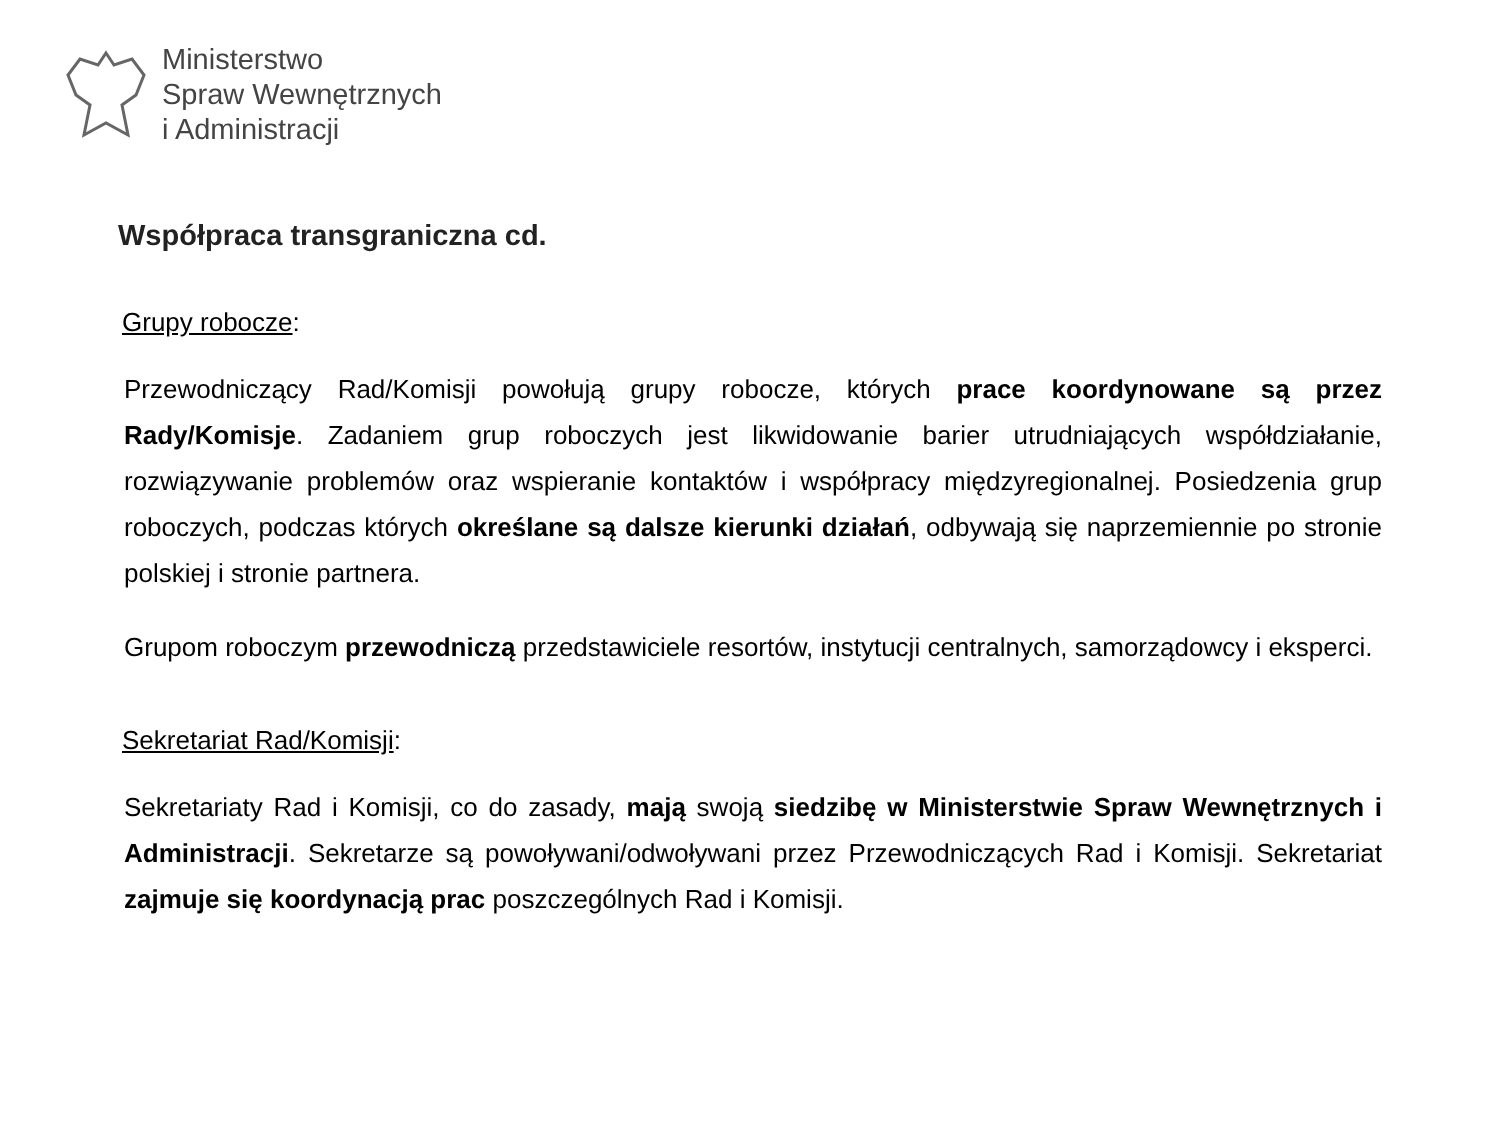Ministerstwo
Spraw Wewnętrznych
i Administracji
Współpraca transgraniczna cd.
Grupy robocze:
Przewodniczący Rad/Komisji powołują grupy robocze, których prace koordynowane są przez Rady/Komisje. Zadaniem grup roboczych jest likwidowanie barier utrudniających współdziałanie, rozwiązywanie problemów oraz wspieranie kontaktów i współpracy międzyregionalnej. Posiedzenia grup roboczych, podczas których określane są dalsze kierunki działań, odbywają się naprzemiennie po stronie polskiej i stronie partnera.
Grupom roboczym przewodniczą przedstawiciele resortów, instytucji centralnych, samorządowcy i eksperci.
Sekretariat Rad/Komisji:
Sekretariaty Rad i Komisji, co do zasady, mają swoją siedzibę w Ministerstwie Spraw Wewnętrznych i Administracji. Sekretarze są powoływani/odwoływani przez Przewodniczących Rad i Komisji. Sekretariat zajmuje się koordynacją prac poszczególnych Rad i Komisji.